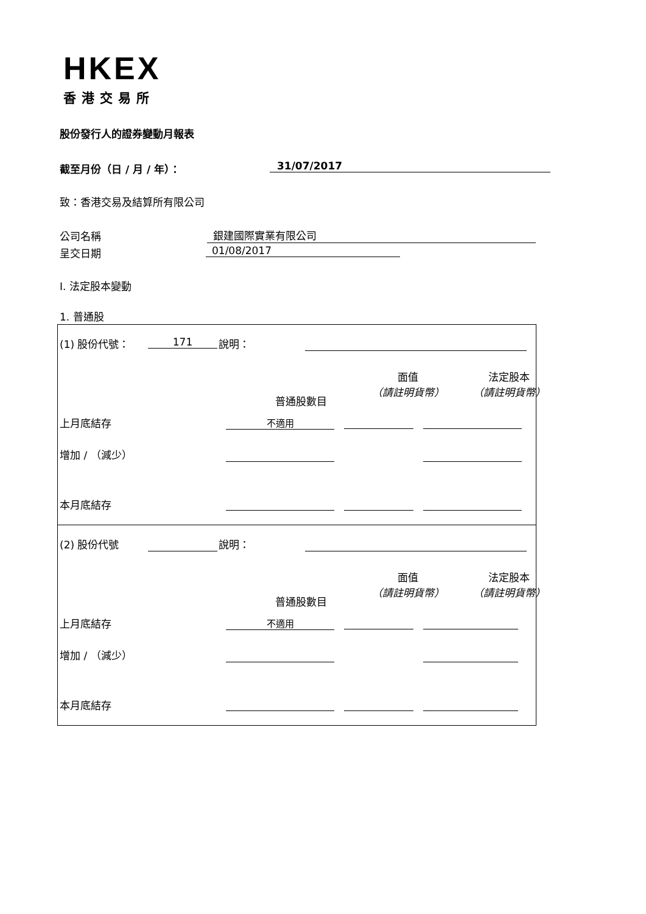HKEX
香港交易所
股份發行人的證券變動月報表
截至月份（日 / 月 / 年）： 31/07/2017
致：香港交易及結算所有限公司
公司名稱 銀建國際實業有限公司
呈交日期 01/08/2017
I. 法定股本變動
1. 普通股
(1) 股份代號： 171 說明：
普通股數目
面值
（請註明貨幣）
法定股本
（請註明貨幣）
上月底結存 不適用
增加 / （減少）
本月底結存
(2) 股份代號 說明：
普通股數目
面值
（請註明貨幣）
法定股本
（請註明貨幣）
上月底結存 不適用
增加 / （減少）
本月底結存